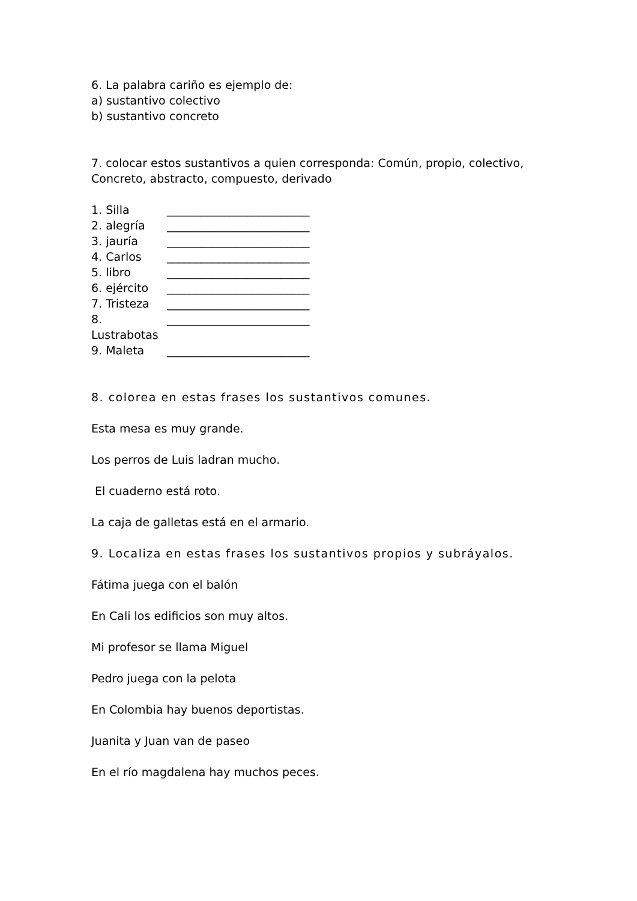6. La palabra cariño es ejemplo de:
a) sustantivo colectivo
b) sustantivo concreto
7. colocar estos sustantivos a quien corresponda: Común, propio, colectivo, Concreto, abstracto, compuesto, derivado
1. Silla _________________________
2. alegría _________________________
3. jauría _________________________
4. Carlos _________________________
5. libro _________________________
6. ejército _________________________
7. Tristeza _________________________
8. Lustrabotas _________________________
9. Maleta _________________________
8. colorea en estas frases los sustantivos comunes.
Esta mesa es muy grande.
Los perros de Luis ladran mucho.
El cuaderno está roto.
La caja de galletas está en el armario.
9. Localiza en estas frases los sustantivos propios y subráyalos.
Fátima juega con el balón
En Cali los edificios son muy altos.
Mi profesor se llama Miguel
Pedro juega con la pelota
En Colombia hay buenos deportistas.
Juanita y Juan van de paseo
En el río magdalena hay muchos peces.